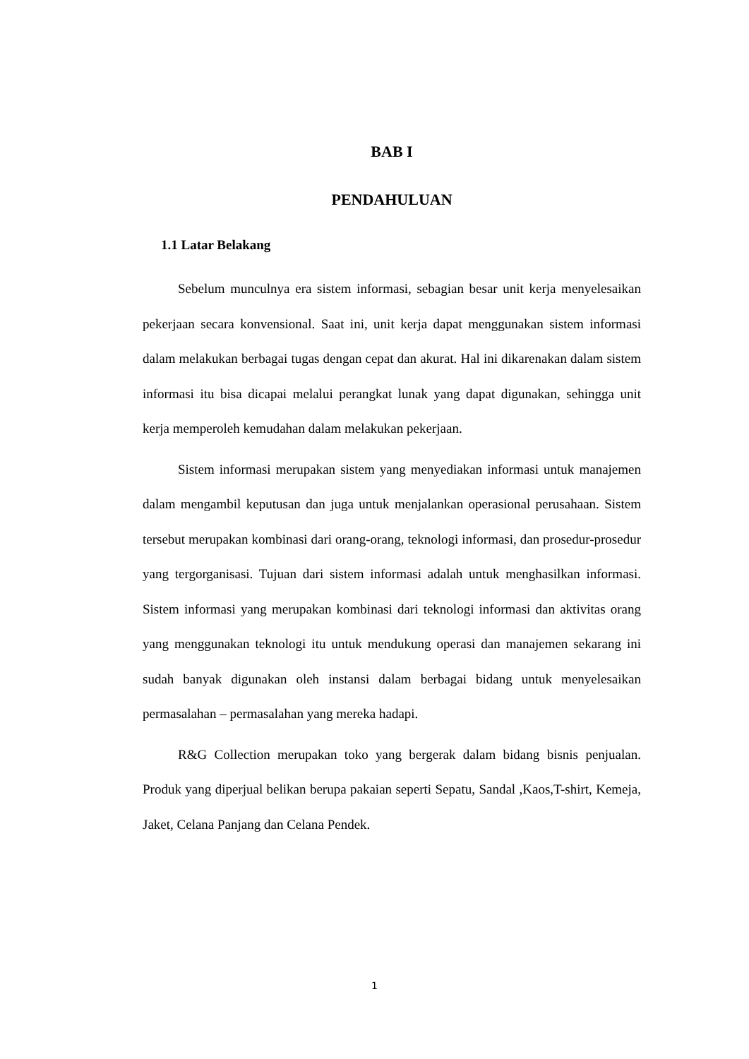BAB I
PENDAHULUAN
1.1 Latar Belakang
Sebelum munculnya era sistem informasi, sebagian besar unit kerja menyelesaikan pekerjaan secara konvensional. Saat ini, unit kerja dapat menggunakan sistem informasi dalam melakukan berbagai tugas dengan cepat dan akurat. Hal ini dikarenakan dalam sistem informasi itu bisa dicapai melalui perangkat lunak yang dapat digunakan, sehingga unit kerja memperoleh kemudahan dalam melakukan pekerjaan.
Sistem informasi merupakan sistem yang menyediakan informasi untuk manajemen dalam mengambil keputusan dan juga untuk menjalankan operasional perusahaan. Sistem tersebut merupakan kombinasi dari orang-orang, teknologi informasi, dan prosedur-prosedur yang tergorganisasi. Tujuan dari sistem informasi adalah untuk menghasilkan informasi. Sistem informasi yang merupakan kombinasi dari teknologi informasi dan aktivitas orang yang menggunakan teknologi itu untuk mendukung operasi dan manajemen sekarang ini sudah banyak digunakan oleh instansi dalam berbagai bidang untuk menyelesaikan permasalahan – permasalahan yang mereka hadapi.
R&G Collection merupakan toko yang bergerak dalam bidang bisnis penjualan. Produk yang diperjual belikan berupa pakaian seperti Sepatu, Sandal ,Kaos,T-shirt, Kemeja, Jaket, Celana Panjang dan Celana Pendek.
1